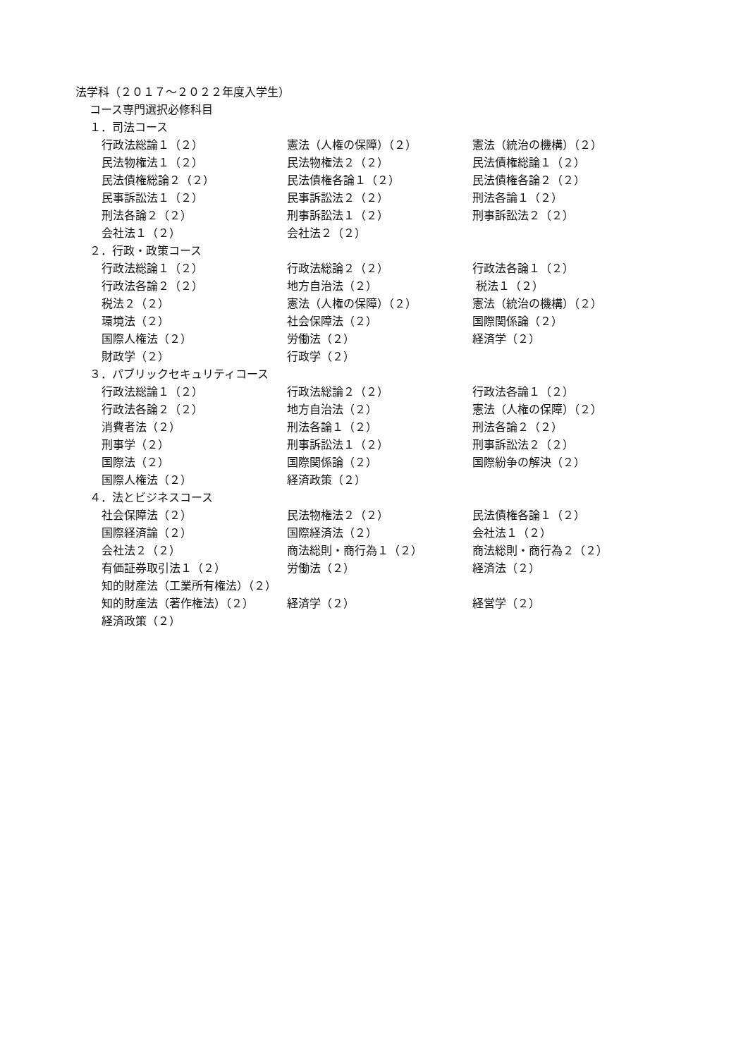法学科（２０１７～２０２２年度入学生）
コース専門選択必修科目
１．司法コース
| 行政法総論１（２） | 憲法（人権の保障）（２） | 憲法（統治の機構）（２） |
| 民法物権法１（２） | 民法物権法２（２） | 民法債権総論１（２） |
| 民法債権総論２（２） | 民法債権各論１（２） | 民法債権各論２（２） |
| 民事訴訟法１（２） | 民事訴訟法２（２） | 刑法各論１（２） |
| 刑法各論２（２） | 刑事訴訟法１（２） | 刑事訴訟法２（２） |
| 会社法１（２） | 会社法２（２） | |
２．行政・政策コース
| 行政法総論１（２） | 行政法総論２（２） | 行政法各論１（２） |
| 行政法各論２（２） | 地方自治法（２） | 税法１（２） |
| 税法２（２） | 憲法（人権の保障）（２） | 憲法（統治の機構）（２） |
| 環境法（２） | 社会保障法（２） | 国際関係論（２） |
| 国際人権法（２） | 労働法（２） | 経済学（２） |
| 財政学（２） | 行政学（２） | |
３．パブリックセキュリティコース
| 行政法総論１（２） | 行政法総論２（２） | 行政法各論１（２） |
| 行政法各論２（２） | 地方自治法（２） | 憲法（人権の保障）（２） |
| 消費者法（２） | 刑法各論１（２） | 刑法各論２（２） |
| 刑事学（２） | 刑事訴訟法１（２） | 刑事訴訟法２（２） |
| 国際法（２） | 国際関係論（２） | 国際紛争の解決（２） |
| 国際人権法（２） | 経済政策（２） | |
４．法とビジネスコース
| 社会保障法（２） | 民法物権法２（２） | 民法債権各論１（２） |
| 国際経済論（２） | 国際経済法（２） | 会社法１（２） |
| 会社法２（２） | 商法総則・商行為１（２） | 商法総則・商行為２（２） |
| 有価証券取引法１（２） | 労働法（２） | 経済法（２） |
| 知的財産法（工業所有権法）（２） | | |
| 知的財産法（著作権法）（２） | 経済学（２） | 経営学（２） |
| 経済政策（２） | | |